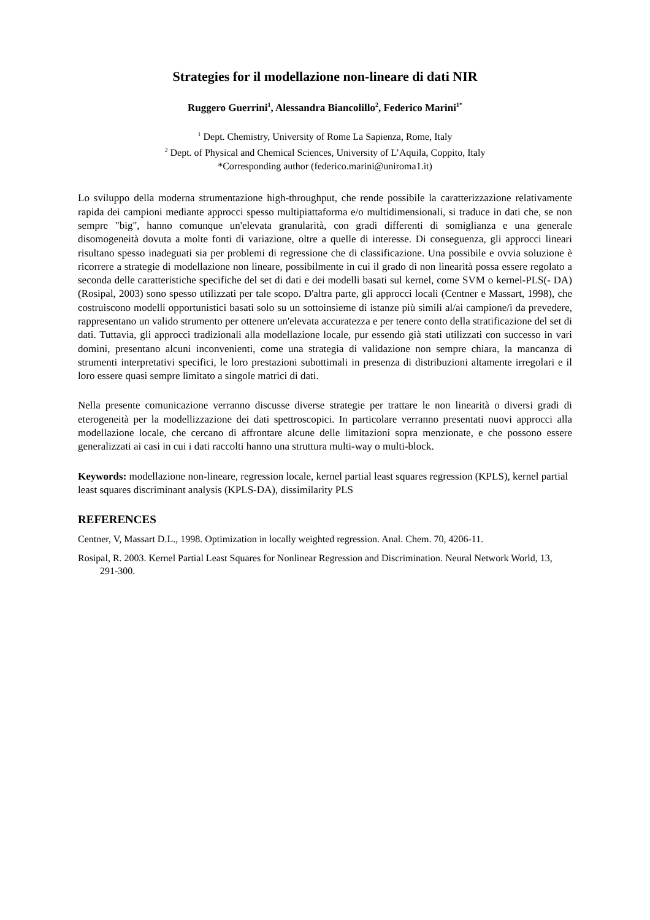Strategies for il modellazione non-lineare di dati NIR
Ruggero Guerrini<sup>1</sup>, Alessandra Biancolillo<sup>2</sup>, Federico Marini<sup>1*</sup>
<sup>1</sup> Dept. Chemistry, University of Rome La Sapienza, Rome, Italy
<sup>2</sup> Dept. of Physical and Chemical Sciences, University of L’Aquila, Coppito, Italy
*Corresponding author (federico.marini@uniroma1.it)
Lo sviluppo della moderna strumentazione high-throughput, che rende possibile la caratterizzazione relativamente rapida dei campioni mediante approcci spesso multipiattaforma e/o multidimensionali, si traduce in dati che, se non sempre "big", hanno comunque un'elevata granularità, con gradi differenti di somiglianza e una generale disomogeneità dovuta a molte fonti di variazione, oltre a quelle di interesse. Di conseguenza, gli approcci lineari risultano spesso inadeguati sia per problemi di regressione che di classificazione. Una possibile e ovvia soluzione è ricorrere a strategie di modellazione non lineare, possibilmente in cui il grado di non linearità possa essere regolato a seconda delle caratteristiche specifiche del set di dati e dei modelli basati sul kernel, come SVM o kernel-PLS(- DA) (Rosipal, 2003) sono spesso utilizzati per tale scopo. D'altra parte, gli approcci locali (Centner e Massart, 1998), che costruiscono modelli opportunistici basati solo su un sottoinsieme di istanze più simili al/ai campione/i da prevedere, rappresentano un valido strumento per ottenere un'elevata accuratezza e per tenere conto della stratificazione del set di dati. Tuttavia, gli approcci tradizionali alla modellazione locale, pur essendo già stati utilizzati con successo in vari domini, presentano alcuni inconvenienti, come una strategia di validazione non sempre chiara, la mancanza di strumenti interpretativi specifici, le loro prestazioni subottimali in presenza di distribuzioni altamente irregolari e il loro essere quasi sempre limitato a singole matrici di dati.
Nella presente comunicazione verranno discusse diverse strategie per trattare le non linearità o diversi gradi di eterogeneità per la modellizzazione dei dati spettroscopici. In particolare verranno presentati nuovi approcci alla modellazione locale, che cercano di affrontare alcune delle limitazioni sopra menzionate, e che possono essere generalizzati ai casi in cui i dati raccolti hanno una struttura multi-way o multi-block.
Keywords: modellazione non-lineare, regression locale, kernel partial least squares regression (KPLS), kernel partial least squares discriminant analysis (KPLS-DA), dissimilarity PLS
REFERENCES
Centner, V, Massart D.L., 1998. Optimization in locally weighted regression. Anal. Chem. 70, 4206-11.
Rosipal, R. 2003. Kernel Partial Least Squares for Nonlinear Regression and Discrimination. Neural Network World, 13, 291-300.